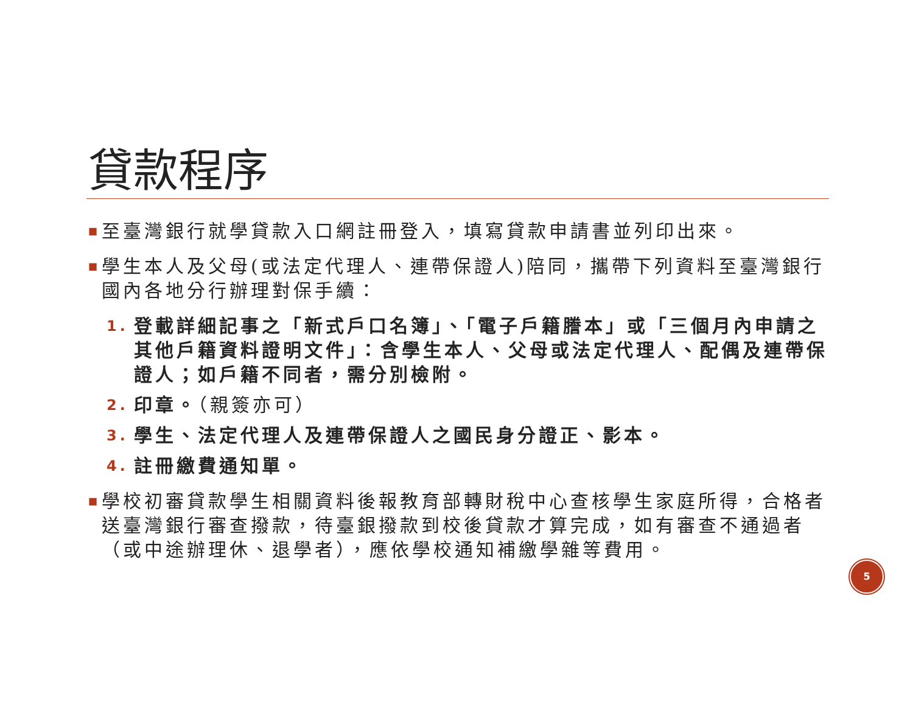貸款程序
■ 至臺灣銀行就學貸款入口網註冊登入，填寫貸款申請書並列印出來。
■ 學生本人及父母(或法定代理人、連帶保證人)陪同，攜帶下列資料至臺灣銀行國內各地分行辦理對保手續：
1. 登載詳細記事之「新式戶口名簿」、「電子戶籍謄本」或「三個月內申請之其他戶籍資料證明文件」：含學生本人、父母或法定代理人、配偶及連帶保證人；如戶籍不同者，需分別檢附。
2. 印章。（親簽亦可）
3. 學生、法定代理人及連帶保證人之國民身分證正、影本。
4. 註冊繳費通知單。
■ 學校初審貸款學生相關資料後報教育部轉財稅中心查核學生家庭所得，合格者送臺灣銀行審查撥款，待臺銀撥款到校後貸款才算完成，如有審查不通過者（或中途辦理休、退學者），應依學校通知補繳學雜等費用。
5